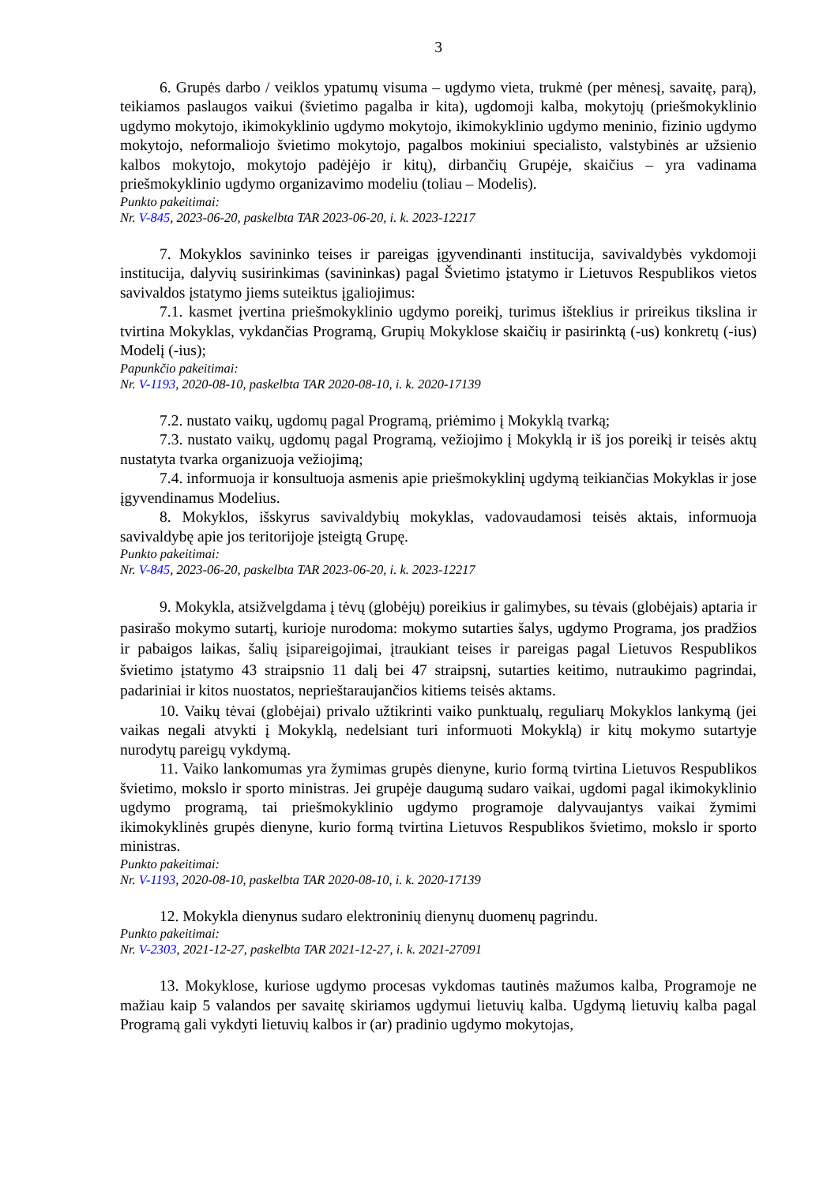3
6. Grupės darbo / veiklos ypatumų visuma – ugdymo vieta, trukmė (per mėnesį, savaitę, parą), teikiamos paslaugos vaikui (švietimo pagalba ir kita), ugdomoji kalba, mokytojų (priešmokyklinio ugdymo mokytojo, ikimokyklinio ugdymo mokytojo, ikimokyklinio ugdymo meninio, fizinio ugdymo mokytojo, neformaliojo švietimo mokytojo, pagalbos mokiniui specialisto, valstybinės ar užsienio kalbos mokytojo, mokytojo padėjėjo ir kitų), dirbančių Grupėje, skaičius – yra vadinama priešmokyklinio ugdymo organizavimo modeliu (toliau – Modelis).
Punkto pakeitimai:
Nr. V-845, 2023-06-20, paskelbta TAR 2023-06-20, i. k. 2023-12217
7. Mokyklos savininko teises ir pareigas įgyvendinanti institucija, savivaldybės vykdomoji institucija, dalyvių susirinkimas (savininkas) pagal Švietimo įstatymo ir Lietuvos Respublikos vietos savivaldos įstatymo jiems suteiktus įgaliojimus:
7.1. kasmet įvertina priešmokyklinio ugdymo poreikį, turimus išteklius ir prireikus tikslina ir tvirtina Mokyklas, vykdančias Programą, Grupių Mokyklose skaičių ir pasirinktą (-us) konkretų (-ius) Modelį (-ius);
Papunkčio pakeitimai:
Nr. V-1193, 2020-08-10, paskelbta TAR 2020-08-10, i. k. 2020-17139
7.2. nustato vaikų, ugdomų pagal Programą, priėmimo į Mokyklą tvarką;
7.3. nustato vaikų, ugdomų pagal Programą, vežiojimo į Mokyklą ir iš jos poreikį ir teisės aktų nustatyta tvarka organizuoja vežiojimą;
7.4. informuoja ir konsultuoja asmenis apie priešmokyklinį ugdymą teikiančias Mokyklas ir jose įgyvendinamus Modelius.
8. Mokyklos, išskyrus savivaldybių mokyklas, vadovaudamosi teisės aktais, informuoja savivaldybę apie jos teritorijoje įsteigtą Grupę.
Punkto pakeitimai:
Nr. V-845, 2023-06-20, paskelbta TAR 2023-06-20, i. k. 2023-12217
9. Mokykla, atsižvelgdama į tėvų (globėjų) poreikius ir galimybes, su tėvais (globėjais) aptaria ir pasirašo mokymo sutartį, kurioje nurodoma: mokymo sutarties šalys, ugdymo Programa, jos pradžios ir pabaigos laikas, šalių įsipareigojimai, įtraukiant teises ir pareigas pagal Lietuvos Respublikos švietimo įstatymo 43 straipsnio 11 dalį bei 47 straipsnį, sutarties keitimo, nutraukimo pagrindai, padariniai ir kitos nuostatos, neprieštaraujančios kitiems teisės aktams.
10. Vaikų tėvai (globėjai) privalo užtikrinti vaiko punktualų, reguliarų Mokyklos lankymą (jei vaikas negali atvykti į Mokyklą, nedelsiant turi informuoti Mokyklą) ir kitų mokymo sutartyje nurodytų pareigų vykdymą.
11. Vaiko lankomumas yra žymimas grupės dienyne, kurio formą tvirtina Lietuvos Respublikos švietimo, mokslo ir sporto ministras. Jei grupėje daugumą sudaro vaikai, ugdomi pagal ikimokyklinio ugdymo programą, tai priešmokyklinio ugdymo programoje dalyvaujantys vaikai žymimi ikimokyklinės grupės dienyne, kurio formą tvirtina Lietuvos Respublikos švietimo, mokslo ir sporto ministras.
Punkto pakeitimai:
Nr. V-1193, 2020-08-10, paskelbta TAR 2020-08-10, i. k. 2020-17139
12. Mokykla dienynus sudaro elektroninių dienynų duomenų pagrindu.
Punkto pakeitimai:
Nr. V-2303, 2021-12-27, paskelbta TAR 2021-12-27, i. k. 2021-27091
13. Mokyklose, kuriose ugdymo procesas vykdomas tautinės mažumos kalba, Programoje ne mažiau kaip 5 valandos per savaitę skiriamos ugdymui lietuvių kalba. Ugdymą lietuvių kalba pagal Programą gali vykdyti lietuvių kalbos ir (ar) pradinio ugdymo mokytojas,